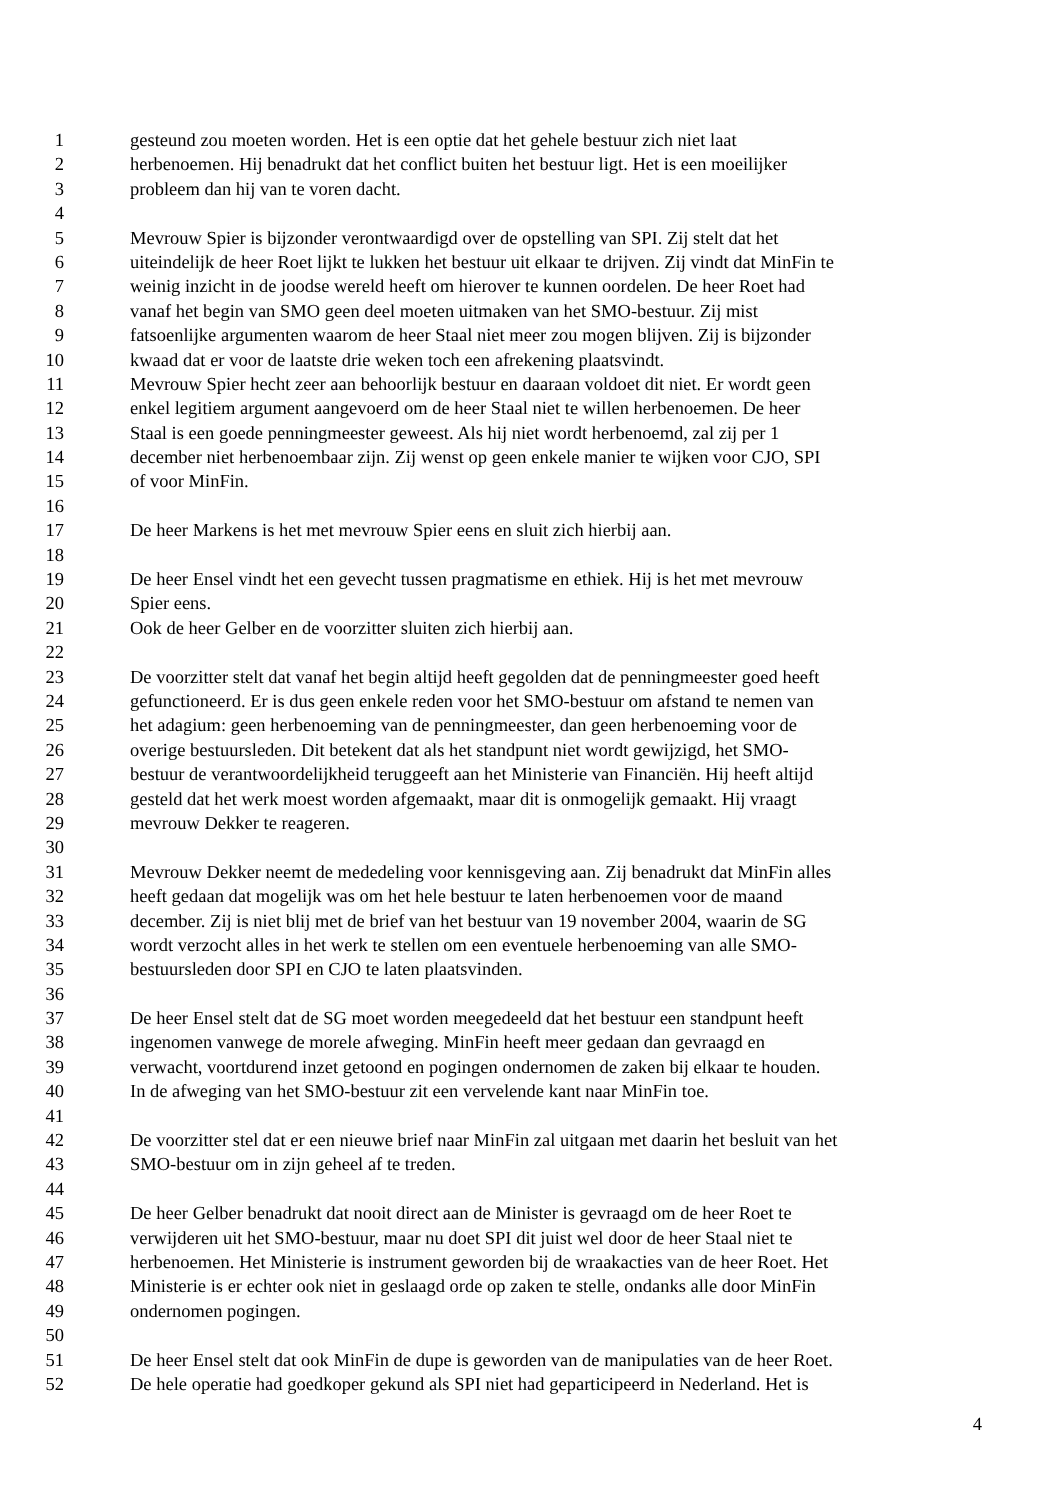1 gesteund zou moeten worden. Het is een optie dat het gehele bestuur zich niet laat
2 herbenoemen. Hij benadrukt dat het conflict buiten het bestuur ligt. Het is een moeilijker
3 probleem dan hij van te voren dacht.
4
5 Mevrouw Spier is bijzonder verontwaardigd over de opstelling van SPI. Zij stelt dat het
6 uiteindelijk de heer Roet lijkt te lukken het bestuur uit elkaar te drijven. Zij vindt dat MinFin te
7 weinig inzicht in de joodse wereld heeft om hierover te kunnen oordelen. De heer Roet had
8 vanaf het begin van SMO geen deel moeten uitmaken van het SMO-bestuur. Zij mist
9 fatsoenlijke argumenten waarom de heer Staal niet meer zou mogen blijven. Zij is bijzonder
10 kwaad dat er voor de laatste drie weken toch een afrekening plaatsvindt.
11 Mevrouw Spier hecht zeer aan behoorlijk bestuur en daaraan voldoet dit niet. Er wordt geen
12 enkel legitiem argument aangevoerd om de heer Staal niet te willen herbenoemen. De heer
13 Staal is een goede penningmeester geweest. Als hij niet wordt herbenoemd, zal zij per 1
14 december niet herbenoembaar zijn. Zij wenst op geen enkele manier te wijken voor CJO, SPI
15 of voor MinFin.
16
17 De heer Markens is het met mevrouw Spier eens en sluit zich hierbij aan.
18
19 De heer Ensel vindt het een gevecht tussen pragmatisme en ethiek. Hij is het met mevrouw
20 Spier eens.
21 Ook de heer Gelber en de voorzitter sluiten zich hierbij aan.
22
23 De voorzitter stelt dat vanaf het begin altijd heeft gegolden dat de penningmeester goed heeft
24 gefunctioneerd. Er is dus geen enkele reden voor het SMO-bestuur om afstand te nemen van
25 het adagium: geen herbenoeming van de penningmeester, dan geen herbenoeming voor de
26 overige bestuursleden. Dit betekent dat als het standpunt niet wordt gewijzigd, het SMO-
27 bestuur de verantwoordelijkheid teruggeeft aan het Ministerie van Financiën. Hij heeft altijd
28 gesteld dat het werk moest worden afgemaakt, maar dit is onmogelijk gemaakt. Hij vraagt
29 mevrouw Dekker te reageren.
30
31 Mevrouw Dekker neemt de mededeling voor kennisgeving aan. Zij benadrukt dat MinFin alles
32 heeft gedaan dat mogelijk was om het hele bestuur te laten herbenoemen voor de maand
33 december. Zij is niet blij met de brief van het bestuur van 19 november 2004, waarin de SG
34 wordt verzocht alles in het werk te stellen om een eventuele herbenoeming van alle SMO-
35 bestuursleden door SPI en CJO te laten plaatsvinden.
36
37 De heer Ensel stelt dat de SG moet worden meegedeeld dat het bestuur een standpunt heeft
38 ingenomen vanwege de morele afweging. MinFin heeft meer gedaan dan gevraagd en
39 verwacht, voortdurend inzet getoond en pogingen ondernomen de zaken bij elkaar te houden.
40 In de afweging van het SMO-bestuur zit een vervelende kant naar MinFin toe.
41
42 De voorzitter stel dat er een nieuwe brief naar MinFin zal uitgaan met daarin het besluit van het
43 SMO-bestuur om in zijn geheel af te treden.
44
45 De heer Gelber benadrukt dat nooit direct aan de Minister is gevraagd om de heer Roet te
46 verwijderen uit het SMO-bestuur, maar nu doet SPI dit juist wel door de heer Staal niet te
47 herbenoemen. Het Ministerie is instrument geworden bij de wraakacties van de heer Roet. Het
48 Ministerie is er echter ook niet in geslaagd orde op zaken te stelle, ondanks alle door MinFin
49 ondernomen pogingen.
50
51 De heer Ensel stelt dat ook MinFin de dupe is geworden van de manipulaties van de heer Roet.
52 De hele operatie had goedkoper gekund als SPI niet had geparticipeerd in Nederland. Het is
4